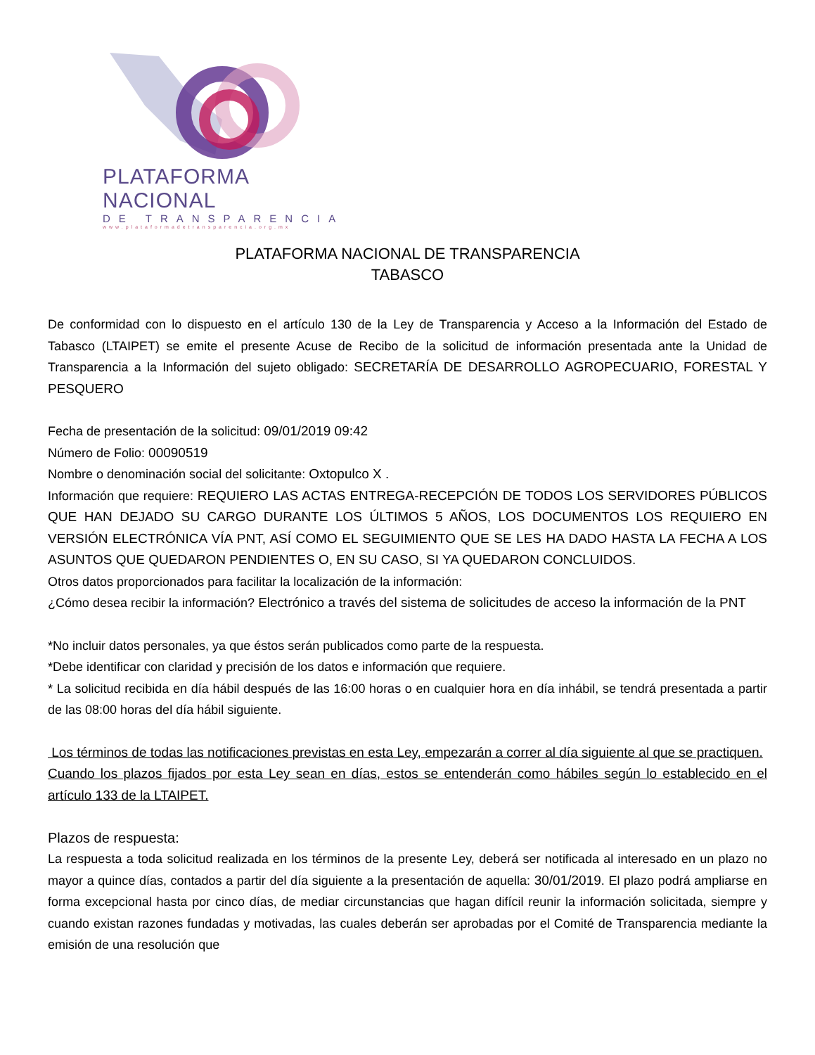PLATAFORMA NACIONAL
DE TRANSPARENCIA
www.plataformadetransparencia.org.mx
PLATAFORMA NACIONAL DE TRANSPARENCIA
TABASCO
De conformidad con lo dispuesto en el artículo 130 de la Ley de Transparencia y Acceso a la Información del Estado de Tabasco (LTAIPET) se emite el presente Acuse de Recibo de la solicitud de información presentada ante la Unidad de Transparencia a la Información del sujeto obligado: SECRETARÍA DE DESARROLLO AGROPECUARIO, FORESTAL Y PESQUERO
Fecha de presentación de la solicitud: 09/01/2019 09:42
Número de Folio: 00090519
Nombre o denominación social del solicitante: Oxtopulco X .
Información que requiere: REQUIERO LAS ACTAS ENTREGA-RECEPCIÓN DE TODOS LOS SERVIDORES PÚBLICOS QUE HAN DEJADO SU CARGO DURANTE LOS ÚLTIMOS 5 AÑOS, LOS DOCUMENTOS LOS REQUIERO EN VERSIÓN ELECTRÓNICA VÍA PNT, ASÍ COMO EL SEGUIMIENTO QUE SE LES HA DADO HASTA LA FECHA A LOS ASUNTOS QUE QUEDARON PENDIENTES O, EN SU CASO, SI YA QUEDARON CONCLUIDOS.
Otros datos proporcionados para facilitar la localización de la información:
¿Cómo desea recibir la información? Electrónico a través del sistema de solicitudes de acceso la información de la PNT
*No incluir datos personales, ya que éstos serán publicados como parte de la respuesta.
*Debe identificar con claridad y precisión de los datos e información que requiere.
* La solicitud recibida en día hábil después de las 16:00 horas o en cualquier hora en día inhábil, se tendrá presentada a partir de las 08:00 horas del día hábil siguiente.
Los términos de todas las notificaciones previstas en esta Ley, empezarán a correr al día siguiente al que se practiquen.
Cuando los plazos fijados por esta Ley sean en días, estos se entenderán como hábiles según lo establecido en el artículo 133 de la LTAIPET.
Plazos de respuesta:
La respuesta a toda solicitud realizada en los términos de la presente Ley, deberá ser notificada al interesado en un plazo no mayor a quince días, contados a partir del día siguiente a la presentación de aquella: 30/01/2019. El plazo podrá ampliarse en forma excepcional hasta por cinco días, de mediar circunstancias que hagan difícil reunir la información solicitada, siempre y cuando existan razones fundadas y motivadas, las cuales deberán ser aprobadas por el Comité de Transparencia mediante la emisión de una resolución que